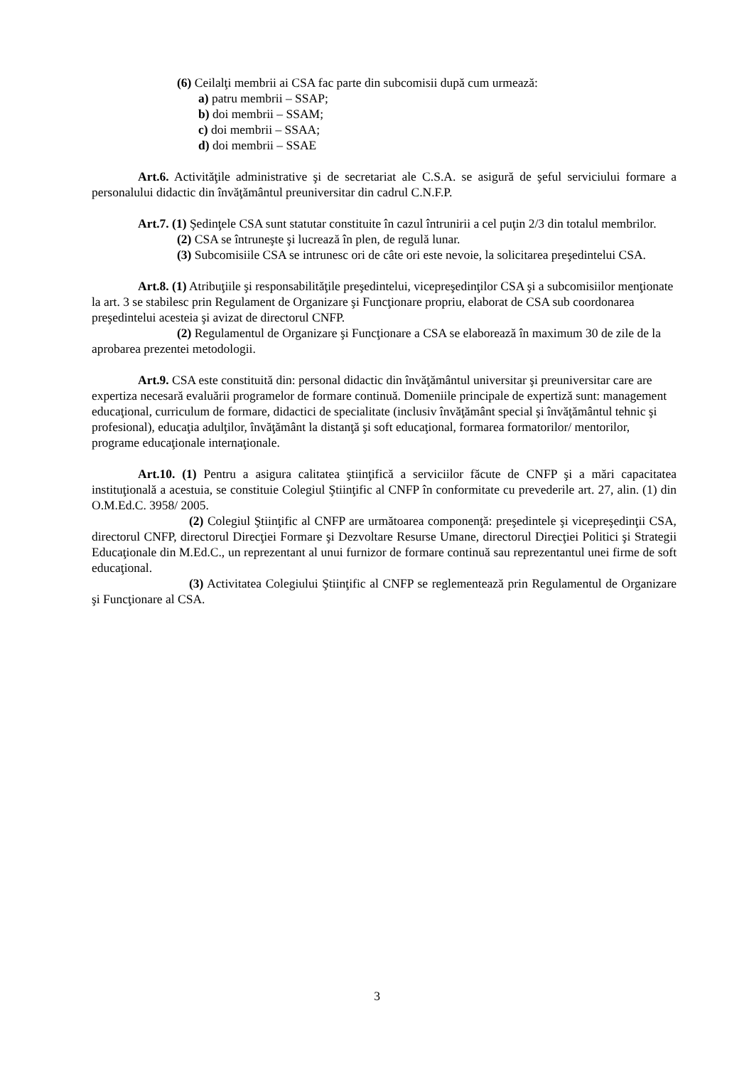(6) Ceilalţi membrii ai CSA fac parte din subcomisii după cum urmează:
a) patru membrii – SSAP;
b) doi membrii – SSAM;
c) doi membrii – SSAA;
d) doi membrii – SSAE
Art.6. Activităţile administrative şi de secretariat ale C.S.A. se asigură de şeful serviciului formare a personalului didactic din învăţământul preuniversitar din cadrul C.N.F.P.
Art.7. (1) Şedinţele CSA sunt statutar constituite în cazul întrunirii a cel puţin 2/3 din totalul membrilor.
(2) CSA se întruneşte şi lucrează în plen, de regulă lunar.
(3) Subcomisiile CSA se intrunesc ori de câte ori este nevoie, la solicitarea preşedintelui CSA.
Art.8. (1) Atribuţiile şi responsabilităţile preşedintelui, vicepreşedinţilor CSA şi a subcomisiilor menţionate la art. 3 se stabilesc prin Regulament de Organizare şi Funcţionare propriu, elaborat de CSA sub coordonarea preşedintelui acesteia şi avizat de directorul CNFP.
(2) Regulamentul de Organizare şi Funcţionare a CSA se elaborează în maximum 30 de zile de la aprobarea prezentei metodologii.
Art.9. CSA este constituită din: personal didactic din învăţământul universitar şi preuniversitar care are expertiza necesară evaluării programelor de formare continuă. Domeniile principale de expertiză sunt: management educaţional, curriculum de formare, didactici de specialitate (inclusiv învăţământ special şi învăţământul tehnic şi profesional), educaţia adulţilor, învăţământ la distanţă şi soft educaţional, formarea formatorilor/ mentorilor, programe educaţionale internaţionale.
Art.10. (1) Pentru a asigura calitatea ştiinţifică a serviciilor făcute de CNFP şi a mări capacitatea instituţională a acestuia, se constituie Colegiul Ştiinţific al CNFP în conformitate cu prevederile art. 27, alin. (1) din O.M.Ed.C. 3958/ 2005.
(2) Colegiul Ştiinţific al CNFP are următoarea componenţă: preşedintele şi vicepreşedinţii CSA, directorul CNFP, directorul Direcţiei Formare şi Dezvoltare Resurse Umane, directorul Direcţiei Politici şi Strategii Educaţionale din M.Ed.C., un reprezentant al unui furnizor de formare continuă sau reprezentantul unei firme de soft educaţional.
(3) Activitatea Colegiului Ştiinţific al CNFP se reglementează prin Regulamentul de Organizare şi Funcţionare al CSA.
3